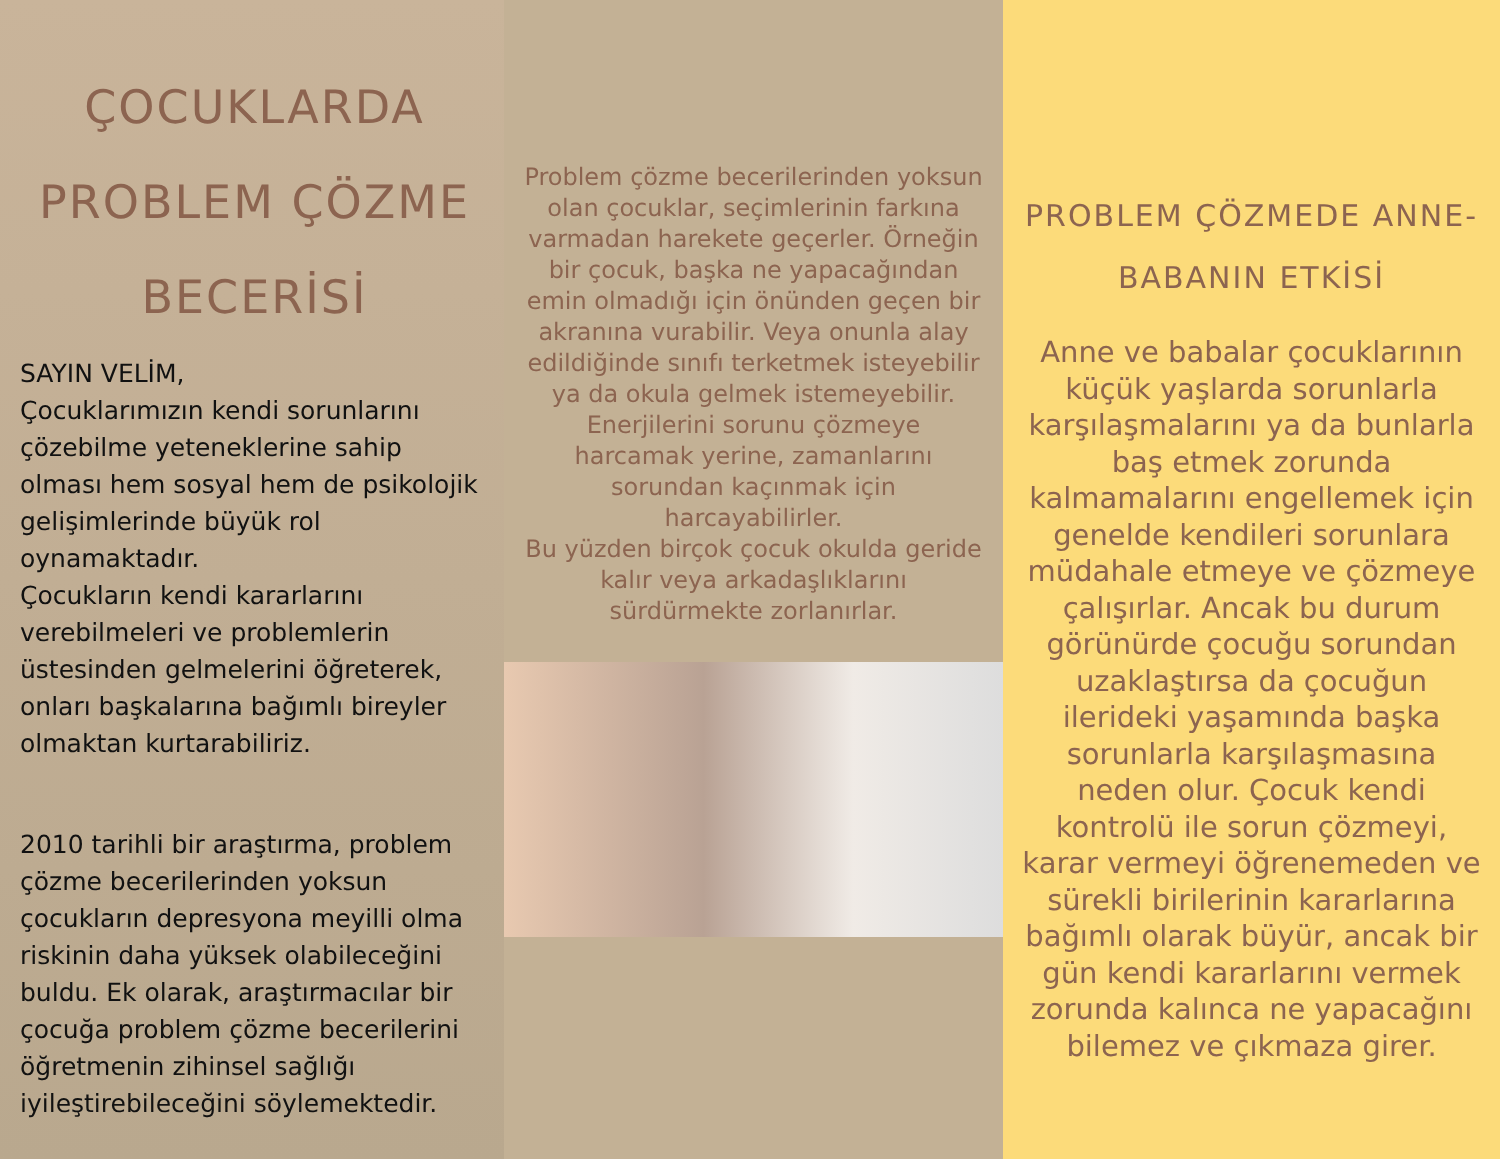ÇOCUKLARDA PROBLEM ÇÖZME BECERİSİ
SAYIN VELİM,
Çocuklarımızın kendi sorunlarını çözebilme yeteneklerine sahip olması hem sosyal hem de psikolojik gelişimlerinde büyük rol oynamaktadır.
Çocukların kendi kararlarını verebilmeleri ve problemlerin üstesinden gelmelerini öğreterek, onları başkalarına bağımlı bireyler olmaktan kurtarabiliriz.
2010 tarihli bir araştırma, problem çözme becerilerinden yoksun çocukların depresyona meyilli olma riskinin daha yüksek olabileceğini buldu. Ek olarak, araştırmacılar bir çocuğa problem çözme becerilerini öğretmenin zihinsel sağlığı iyileştirebileceğini söylemektedir.
Problem çözme becerilerinden yoksun olan çocuklar, seçimlerinin farkına varmadan harekete geçerler. Örneğin bir çocuk, başka ne yapacağından emin olmadığı için önünden geçen bir akranına vurabilir. Veya onunla alay edildiğinde sınıfı terketmek isteyebilir ya da okula gelmek istemeyebilir.
Enerjilerini sorunu çözmeye harcamak yerine, zamanlarını sorundan kaçınmak için harcayabilirler.
Bu yüzden birçok çocuk okulda geride kalır veya arkadaşlıklarını sürdürmekte zorlanırlar.
PROBLEM ÇÖZMEDE ANNE-BABANIN ETKİSİ
Anne ve babalar çocuklarının küçük yaşlarda sorunlarla karşılaşmalarını ya da bunlarla baş etmek zorunda kalmamalarını engellemek için genelde kendileri sorunlara müdahale etmeye ve çözmeye çalışırlar. Ancak bu durum görünürde çocuğu sorundan uzaklaştırsa da çocuğun ilerideki yaşamında başka sorunlarla karşılaşmasına neden olur. Çocuk kendi kontrolü ile sorun çözmeyi, karar vermeyi öğrenemeden ve sürekli birilerinin kararlarına bağımlı olarak büyür, ancak bir gün kendi kararlarını vermek zorunda kalınca ne yapacağını bilemez ve çıkmaza girer.